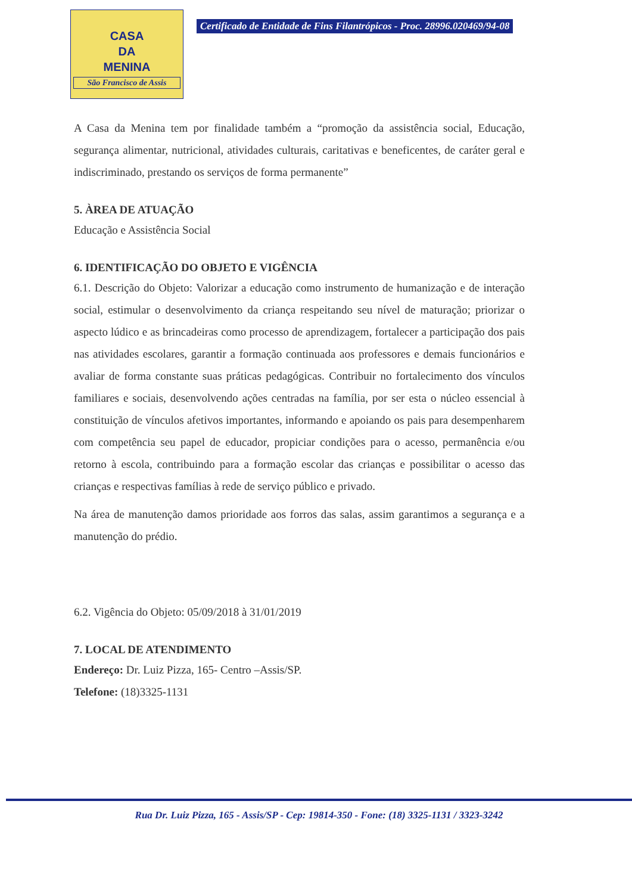CASA
DA
MENINA
São Francisco de Assis
Certificado de Entidade de Fins Filantrópicos - Proc. 28996.020469/94-08
A Casa da Menina tem por finalidade também a “promoção da assistência social, Educação, segurança alimentar, nutricional, atividades culturais, caritativas e beneficentes, de caráter geral e indiscriminado, prestando os serviços de forma permanente”
5. ÀREA DE ATUAÇÃO
Educação e Assistência Social
6. IDENTIFICAÇÃO DO OBJETO E VIGÊNCIA
6.1. Descrição do Objeto: Valorizar a educação como instrumento de humanização e de interação social, estimular o desenvolvimento da criança respeitando seu nível de maturação; priorizar o aspecto lúdico e as brincadeiras como processo de aprendizagem, fortalecer a participação dos pais nas atividades escolares, garantir a formação continuada aos professores e demais funcionários e avaliar de forma constante suas práticas pedagógicas. Contribuir no fortalecimento dos vínculos familiares e sociais, desenvolvendo ações centradas na família, por ser esta o núcleo essencial à constituição de vínculos afetivos importantes, informando e apoiando os pais para desempenharem com competência seu papel de educador, propiciar condições para o acesso, permanência e/ou retorno à escola, contribuindo para a formação escolar das crianças e possibilitar o acesso das crianças e respectivas famílias à rede de serviço público e privado.
Na área de manutenção damos prioridade aos forros das salas, assim garantimos a segurança e a manutenção do prédio.
6.2. Vigência do Objeto: 05/09/2018 à 31/01/2019
7. LOCAL DE ATENDIMENTO
Endereço: Dr. Luiz Pizza, 165- Centro –Assis/SP.
Telefone: (18)3325-1131
Rua Dr. Luiz Pizza, 165 - Assis/SP - Cep: 19814-350 - Fone: (18) 3325-1131 / 3323-3242